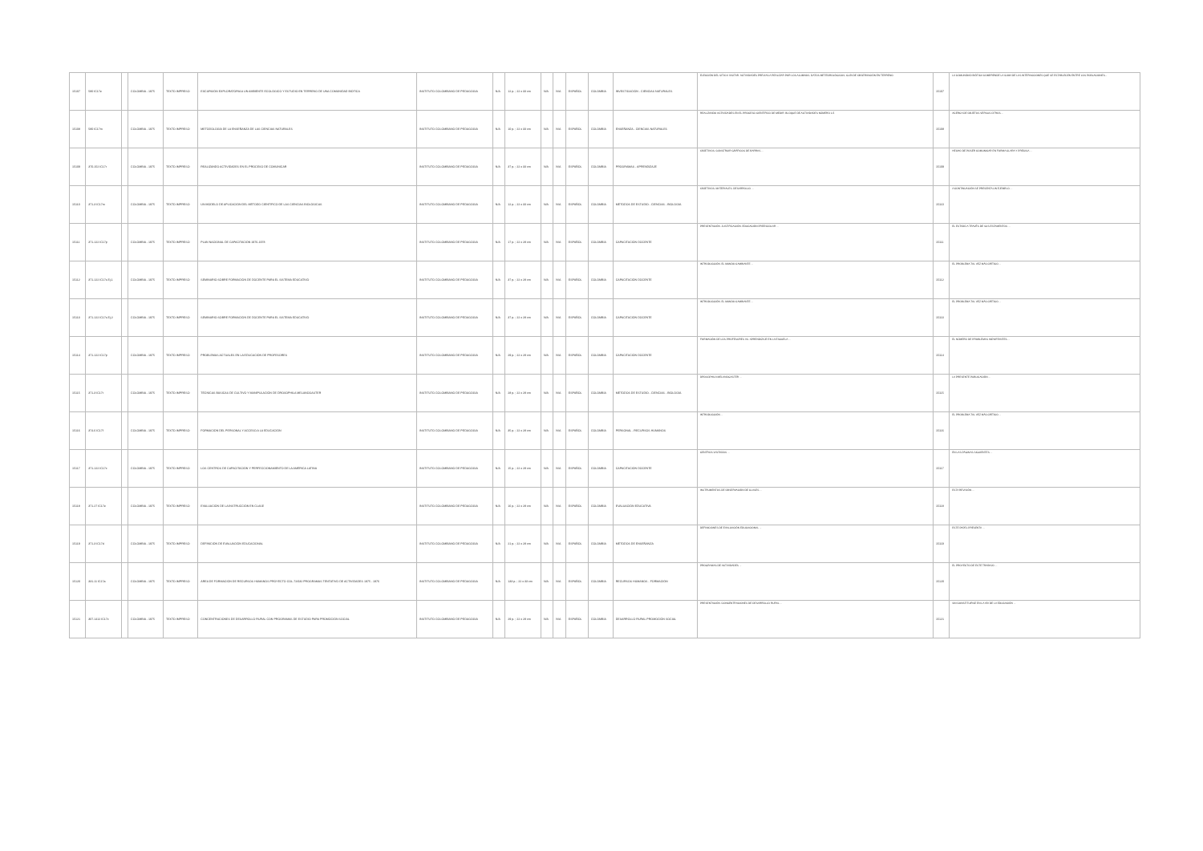| 15107 | 580 IC17e | | COLOMBIA - 1975 | TEXTO IMPRESO | EXCURSIÓN EXPLORATORIA A UN AMBIENTE ECOLÓGICO Y ESTUDIO EN TERRENO DE UNA COMUNIDAD BIÓTICA | INSTITUTO COLOMBIANO DE PEDAGOGIA | N/A | 12 p. ; 22 x 33 cm | N/A | N/A | ESPAÑOL | COLOMBIA | INVESTIGACIÓN - CIENCIAS NATURALES | ELECCIÓN DEL SITIO A VISITAR. ACTIVIDADES PREVIAS A REALIZAR POR LOS ALUMNOS. DATOS METEOROLÓGICOS. GUÍA DE OBSERVACIÓN EN TERRENO | 15107 | LA COMUNIDAD BIÓTICA COMPRENDE LA SUMA DE LAS INTERACCIONES QUE SE ESTABLECEN ENTRE LOS POBLACIONES... |
| 15108 | 580 IC17m | | COLOMBIA - 1975 | TEXTO IMPRESO | METODOLOGÍA DE LA ENSEÑANZA DE LAS CIENCIAS NATURALES | INSTITUTO COLOMBIANO DE PEDAGOGIA | N/A | 10 p. ; 22 x 33 cm | N/A | N/A | ESPAÑOL | COLOMBIA | ENSEÑANZA - CIENCIAS NATURALES | REALIZANDO ACTIVIDADES EN EL PROCESO CIENTÍFICO DE MEDIR. BLOQUE DE ACTIVIDADES NÚMERO 1-5 | 15108 | ACERCA DE OBJETOS VERSUS OTROS ... |
| 15109 | 370.152 IC17r | | COLOMBIA - 1975 | TEXTO IMPRESO | REALIZANDO ACTIVIDADES EN EL PROCESO DE COMUNICAR | INSTITUTO COLOMBIANO DE PEDAGOGIA | N/A | 37 p. ; 22 x 33 cm | N/A | N/A | ESPAÑOL | COLOMBIA | PROGRAMAS - APRENDIZAJE | OBJETIVOS. CONSTRUIR GRÁFICOS DE BARRAS ... | 15109 | HECHO DE POSER COMUNICAR EN FORMA CLARA Y PRECISA ... |
| 15110 | 371.3 IC17m | | COLOMBIA - 1975 | TEXTO IMPRESO | UN MODELO DE APLICACIÓN DEL MÉTODO CIENTÍFICO DE LAS CIENCIAS BIOLÓGICAS | INSTITUTO COLOMBIANO DE PEDAGOGIA | N/A | 12 p. ; 22 x 33 cm | N/A | N/A | ESPAÑOL | COLOMBIA | MÉTODOS DE ESTUDIO - CIENCIAS - BIOLOGÍA | OBJETIVOS. MATERIALES. DESARROLLO ... | 15110 | A CONTINUACIÓN SE PRESENTA UN EJEMPLO ... |
| 15111 | 371.122 IC17p | | COLOMBIA - 1975 | TEXTO IMPRESO | PLAN NACIONAL DE CAPACITACIÓN 1976-1978 | INSTITUTO COLOMBIANO DE PEDAGOGIA | N/A | 17 p. ; 22 x 28 cm | N/A | N/A | ESPAÑOL | COLOMBIA | CAPACITACIÓN DOCENTE | PRESENTACIÓN. JUSTIFICACIÓN. EDUCACIÓN PREESCOLAR ... | 15111 | EL ESTADO A TRAVÉS DE SUS ESTAMENTOS ... |
| 15112 | 371.122 IC17s Ej.1 | | COLOMBIA - 1975 | TEXTO IMPRESO | SEMINARIO SOBRE FORMACIÓN DE DOCENTE PARA EL SISTEMA EDUCATIVO | INSTITUTO COLOMBIANO DE PEDAGOGIA | N/A | 37 p. ; 22 x 28 cm | N/A | N/A | ESPAÑOL | COLOMBIA | CAPACITACIÓN DOCENTE | INTRODUCCIÓN. EL MUNDO CAMBIANTE ... | 15112 | EL PROBLEMA TAL VEZ MÁS CRÍTICO ... |
| 15113 | 371.122 IC17s Ej.2 | | COLOMBIA - 1975 | TEXTO IMPRESO | SEMINARIO SOBRE FORMACIÓN DE DOCENTE PARA EL SISTEMA EDUCATIVO | INSTITUTO COLOMBIANO DE PEDAGOGIA | N/A | 37 p. ; 22 x 28 cm | N/A | N/A | ESPAÑOL | COLOMBIA | CAPACITACIÓN DOCENTE | INTRODUCCIÓN. EL MUNDO CAMBIANTE ... | 15113 | EL PROBLEMA TAL VEZ MÁS CRÍTICO ... |
| 15114 | 371.122 IC17p | | COLOMBIA - 1975 | TEXTO IMPRESO | PROBLEMAS ACTUALES EN LA EDUCACIÓN DE PROFESORES | INSTITUTO COLOMBIANO DE PEDAGOGIA | N/A | 29 p. ; 22 x 28 cm | N/A | N/A | ESPAÑOL | COLOMBIA | CAPACITACIÓN DOCENTE | FORMACIÓN DE LOS PROFESORES VS. APRENDIZAJE EN LA ESCUELA ... | 15114 | EL NÚMERO DE PROBLEMAS IMPORTANTES ... |
| 15115 | 371.3 IC17t | | COLOMBIA - 1975 | TEXTO IMPRESO | TÉCNICAS BÁSICAS DE CULTIVO Y MANIPULACIÓN DE DROSOPHILA MELANOGASTER | INSTITUTO COLOMBIANO DE PEDAGOGIA | N/A | 28 p. ; 22 x 28 cm | N/A | N/A | ESPAÑOL | COLOMBIA | MÉTODOS DE ESTUDIO - CIENCIAS - BIOLOGÍA | DROSOPHILA MELANOGASTER ... | 15115 | LA PRESENTE PUBLICACIÓN ... |
| 15116 | 374.6 IC17f | | COLOMBIA - 1975 | TEXTO IMPRESO | FORMACIÓN DEL PERSONAL Y ACCESO A LA EDUCACIÓN | INSTITUTO COLOMBIANO DE PEDAGOGIA | N/A | 35 p. ; 22 x 28 cm | N/A | N/A | ESPAÑOL | COLOMBIA | PERSONAL - RECURSOS HUMANOS | INTRODUCCIÓN ... | 15116 | EL PROBLEMA TAL VEZ MÁS CRÍTICO ... |
| 15117 | 371.122 IC17c | | COLOMBIA - 1975 | TEXTO IMPRESO | LOS CENTROS DE CAPACITACIÓN Y PERFECCIONAMIENTO DE LA AMÉRICA LATINA | INSTITUTO COLOMBIANO DE PEDAGOGIA | N/A | 15 p. ; 22 x 28 cm | N/A | N/A | ESPAÑOL | COLOMBIA | CAPACITACIÓN DOCENTE | CENTROS VISITADOS ... | 15117 | EN LAS PÁGINAS SIGUIENTES ... |
| 15118 | 371.27 IC17e | | COLOMBIA - 1975 | TEXTO IMPRESO | EVALUACIÓN DE LA INSTRUCCIÓN EN CLASE | INSTITUTO COLOMBIANO DE PEDAGOGIA | N/A | 16 p. ; 22 x 28 cm | N/A | N/A | ESPAÑOL | COLOMBIA | EVALUACIÓN EDUCATIVA | INSTRUMENTOS DE OBSERVACIÓN DE CLASES ... | 15118 | ESTA REVISIÓN ... |
| 15119 | 371.3 IC17d | | COLOMBIA - 1975 | TEXTO IMPRESO | DEFINICIÓN DE EVALUACIÓN EDUCACIONAL | INSTITUTO COLOMBIANO DE PEDAGOGIA | N/A | 21 p. ; 22 x 28 cm | N/A | N/A | ESPAÑOL | COLOMBIA | MÉTODOS DE ENSEÑANZA | DEFINICIONES DE EVALUACIÓN EDUCACIONAL ... | 15119 | ESTE PAPEL PRESENTA ... |
| 15120 | 331.11 IC17a | | COLOMBIA - 1975 | TEXTO IMPRESO | ÁREA DE FORMACIÓN DE RECURSOS HUMANOS PROYECTO COL-72/032 PROGRAMAS TENTATIVO DE ACTIVIDADES 1975 - 1976 | INSTITUTO COLOMBIANO DE PEDAGOGIA | N/A | 133 p. ; 22 x 33 cm | N/A | N/A | ESPAÑOL | COLOMBIA | RECURSOS HUMANOS - FORMACIÓN | PROGRAMAS DE ACTIVIDADES ... | 15120 | EL PROYECTO DE ESTE TRABAJO ... |
| 15121 | 307.1412 IC17c | | COLOMBIA - 1975 | TEXTO IMPRESO | CONCENTRACIONES DE DESARROLLO RURAL CON PROGRAMAS DE ESTUDIO PARA PROMOCIÓN SOCIAL | INSTITUTO COLOMBIANO DE PEDAGOGIA | N/A | 29 p. ; 22 x 28 cm | N/A | N/A | ESPAÑOL | COLOMBIA | DESARROLLO RURAL PROMOCIÓN SOCIAL | PRESENTACIÓN. CONCENTRACIONES DE DESARROLLO RURAL ... | 15121 | SIN CONSTITUIRSE EN LA VÍA DE LA EDUCACIÓN ... |